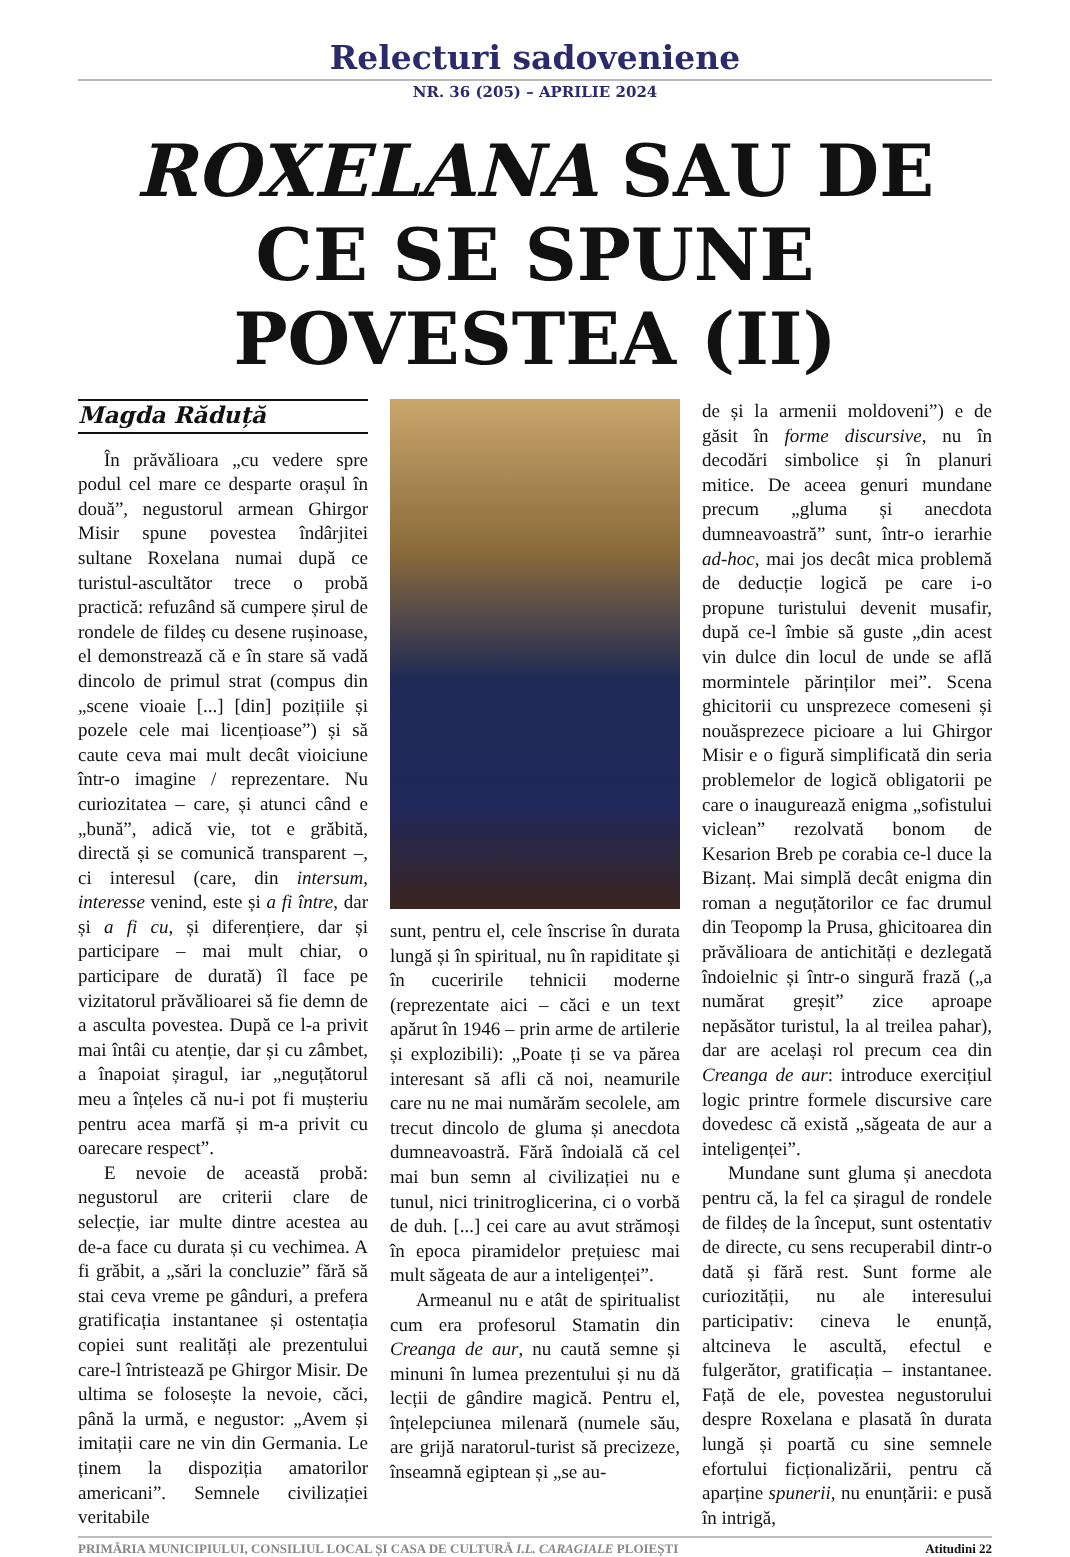Relecturi sadoveniene
NR. 36 (205) – APRILIE 2024
ROXELANA SAU DE CE SE SPUNE POVESTEA (II)
Magda Răduță
În prăvălioara „cu vedere spre podul cel mare ce desparte orașul în două”, negustorul armean Ghirgor Misir spune povestea îndârjitei sultane Roxelana numai după ce turistul-ascultător trece o probă practică: refuzând să cumpere șirul de rondele de fildeș cu desene rușinoase, el demonstrează că e în stare să vadă dincolo de primul strat (compus din „scene vioaie [...] [din] pozițiile și pozele cele mai licențioase”) și să caute ceva mai mult decât vioiciune într-o imagine / reprezentare. Nu curiozitatea – care, și atunci când e „bună”, adică vie, tot e grăbită, directă și se comunică transparent –, ci interesul (care, din intersum, interesse venind, este și a fi între, dar și a fi cu, și diferențiere, dar și participare – mai mult chiar, o participare de durată) îl face pe vizitatorul prăvălioarei să fie demn de a asculta povestea. După ce l-a privit mai întâi cu atenție, dar și cu zâmbet, a înapoiat șiragul, iar „neguțătorul meu a înțeles că nu-i pot fi mușteriu pentru acea marfă și m-a privit cu oarecare respect”.
E nevoie de această probă: negustorul are criterii clare de selecție, iar multe dintre acestea au de-a face cu durata și cu vechimea. A fi grăbit, a „sări la concluzie” fără să stai ceva vreme pe gânduri, a prefera gratificația instantanee și ostentația copiei sunt realități ale prezentului care-l întristează pe Ghirgor Misir. De ultima se folosește la nevoie, căci, până la urmă, e negustor: „Avem și imitații care ne vin din Germania. Le ținem la dispoziția amatorilor americani”. Semnele civilizației veritabile
sunt, pentru el, cele înscrise în durata lungă și în spiritual, nu în rapiditate și în cuceririle tehnicii moderne (reprezentate aici – căci e un text apărut în 1946 – prin arme de artilerie și explozibili): „Poate ți se va părea interesant să afli că noi, neamurile care nu ne mai numărăm secolele, am trecut dincolo de gluma și anecdota dumneavoastră. Fără îndoială că cel mai bun semn al civilizației nu e tunul, nici trinitroglicerina, ci o vorbă de duh. [...] cei care au avut strămoși în epoca piramidelor prețuiesc mai mult săgeata de aur a inteligenței”.
Armeanul nu e atât de spiritualist cum era profesorul Stamatin din Creanga de aur, nu caută semne și minuni în lumea prezentului și nu dă lecții de gândire magică. Pentru el, înțelepciunea milenară (numele său, are grijă naratorul-turist să precizeze, înseamnă egiptean și „se au-
de și la armenii moldoveni”) e de găsit în forme discursive, nu în decodări simbolice și în planuri mitice. De aceea genuri mundane precum „gluma și anecdota dumneavoastră” sunt, într-o ierarhie ad-hoc, mai jos decât mica problemă de deducție logică pe care i-o propune turistului devenit musafir, după ce-l îmbie să guste „din acest vin dulce din locul de unde se află mormintele părinților mei”. Scena ghicitorii cu unsprezece comeseni și nouăsprezece picioare a lui Ghirgor Misir e o figură simplificată din seria problemelor de logică obligatorii pe care o inaugurează enigma „sofistului viclean” rezolvată bonom de Kesarion Breb pe corabia ce-l duce la Bizanț. Mai simplă decât enigma din roman a neguțătorilor ce fac drumul din Teopomp la Prusa, ghicitoarea din prăvălioara de antichități e dezlegată îndoielnic și într-o singură frază („a numărat greșit” zice aproape nepăsător turistul, la al treilea pahar), dar are același rol precum cea din Creanga de aur: introduce exercițiul logic printre formele discursive care dovedesc că există „săgeata de aur a inteligenței”.
Mundane sunt gluma și anecdota pentru că, la fel ca șiragul de rondele de fildeș de la început, sunt ostentativ de directe, cu sens recuperabil dintr-o dată și fără rest. Sunt forme ale curiozității, nu ale interesului participativ: cineva le enunță, altcineva le ascultă, efectul e fulgerător, gratificația – instantanee. Față de ele, povestea negustorului despre Roxelana e plasată în durata lungă și poartă cu sine semnele efortului ficționalizării, pentru că aparține spunerii, nu enunțării: e pusă în intrigă,
PRIMĂRIA MUNICIPIULUI, CONSILIUL LOCAL ȘI CASA DE CULTURĂ I.L. CARAGIALE PLOIEȘTI Atitudini 22